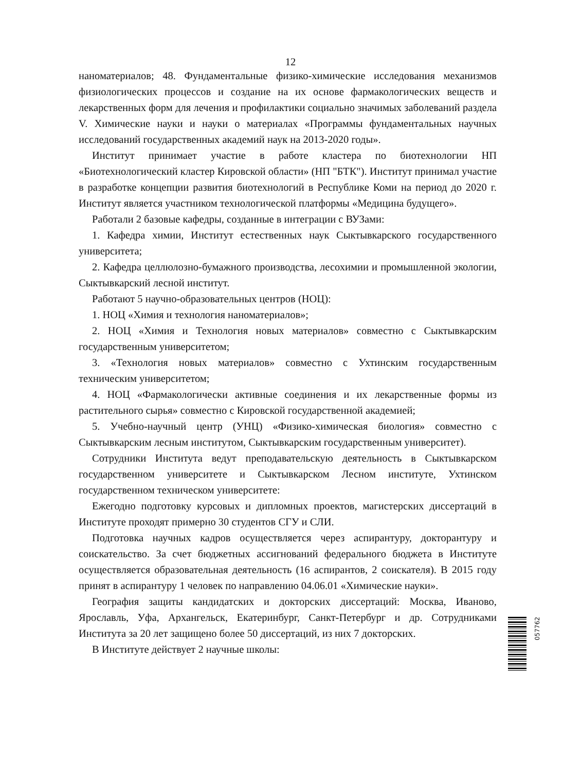12
наноматериалов; 48. Фундаментальные физико-химические исследования механизмов физиологических процессов и создание на их основе фармакологических веществ и лекарственных форм для лечения и профилактики социально значимых заболеваний раздела V. Химические науки и науки о материалах «Программы фундаментальных научных исследований государственных академий наук на 2013-2020 годы».
Институт принимает участие в работе кластера по биотехнологии НП «Биотехнологический кластер Кировской области» (НП "БТК"). Институт принимал участие в разработке концепции развития биотехнологий в Республике Коми на период до 2020 г. Институт является участником технологической платформы «Медицина будущего».
Работали 2 базовые кафедры, созданные в интеграции с ВУЗами:
1. Кафедра химии, Институт естественных наук Сыктывкарского государственного университета;
2. Кафедра целлюлозно-бумажного производства, лесохимии и промышленной экологии, Сыктывкарский лесной институт.
Работают 5 научно-образовательных центров (НОЦ):
1. НОЦ «Химия и технология наноматериалов»;
2. НОЦ «Химия и Технология новых материалов» совместно с Сыктывкарским государственным университетом;
3. «Технология новых материалов» совместно с Ухтинским государственным техническим университетом;
4. НОЦ «Фармакологически активные соединения и их лекарственные формы из растительного сырья» совместно с Кировской государственной академией;
5. Учебно-научный центр (УНЦ) «Физико-химическая биология» совместно с Сыктывкарским лесным институтом, Сыктывкарским государственным университет).
Сотрудники Института ведут преподавательскую деятельность в Сыктывкарском государственном университете и Сыктывкарском Лесном институте, Ухтинском государственном техническом университете:
Ежегодно подготовку курсовых и дипломных проектов, магистерских диссертаций в Институте проходят примерно 30 студентов СГУ и СЛИ.
Подготовка научных кадров осуществляется через аспирантуру, докторантуру и соискательство. За счет бюджетных ассигнований федерального бюджета в Институте осуществляется образовательная деятельность (16 аспирантов, 2 соискателя). В 2015 году принят в аспирантуру 1 человек по направлению 04.06.01 «Химические науки».
География защиты кандидатских и докторских диссертаций: Москва, Иваново, Ярославль, Уфа, Архангельск, Екатеринбург, Санкт-Петербург и др. Сотрудниками Института за 20 лет защищено более 50 диссертаций, из них 7 докторских.
В Институте действует 2 научные школы:
057762